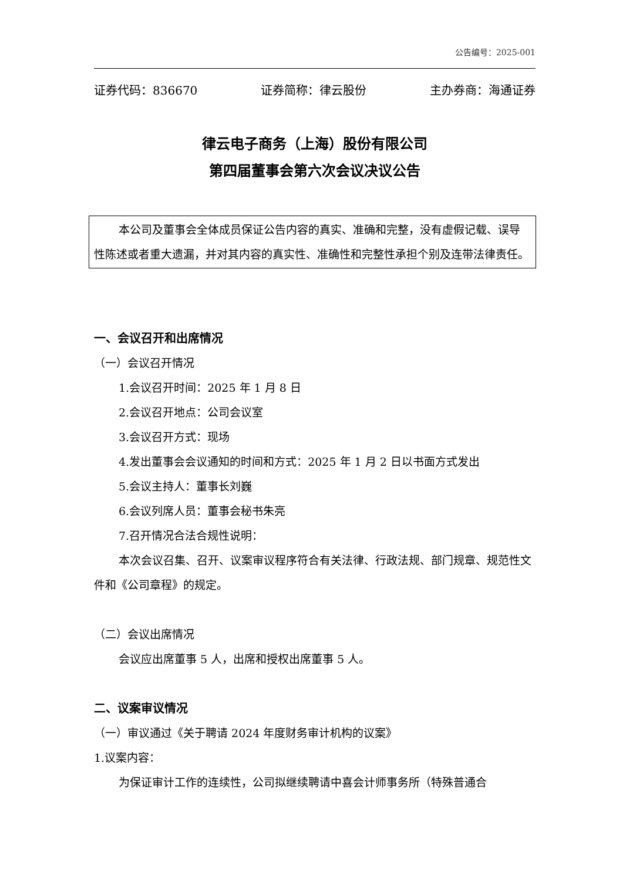公告编号：2025-001
证券代码：836670 证券简称：律云股份 主办券商：海通证券
律云电子商务（上海）股份有限公司
第四届董事会第六次会议决议公告
本公司及董事会全体成员保证公告内容的真实、准确和完整，没有虚假记载、误导性陈述或者重大遗漏，并对其内容的真实性、准确性和完整性承担个别及连带法律责任。
一、会议召开和出席情况
（一）会议召开情况
1.会议召开时间：2025 年 1 月 8 日
2.会议召开地点：公司会议室
3.会议召开方式：现场
4.发出董事会会议通知的时间和方式：2025 年 1 月 2 日以书面方式发出
5.会议主持人：董事长刘巍
6.会议列席人员：董事会秘书朱亮
7.召开情况合法合规性说明：
本次会议召集、召开、议案审议程序符合有关法律、行政法规、部门规章、规范性文件和《公司章程》的规定。
（二）会议出席情况
会议应出席董事 5 人，出席和授权出席董事 5 人。
二、议案审议情况
（一）审议通过《关于聘请 2024 年度财务审计机构的议案》
1.议案内容：
为保证审计工作的连续性，公司拟继续聘请中喜会计师事务所（特殊普通合